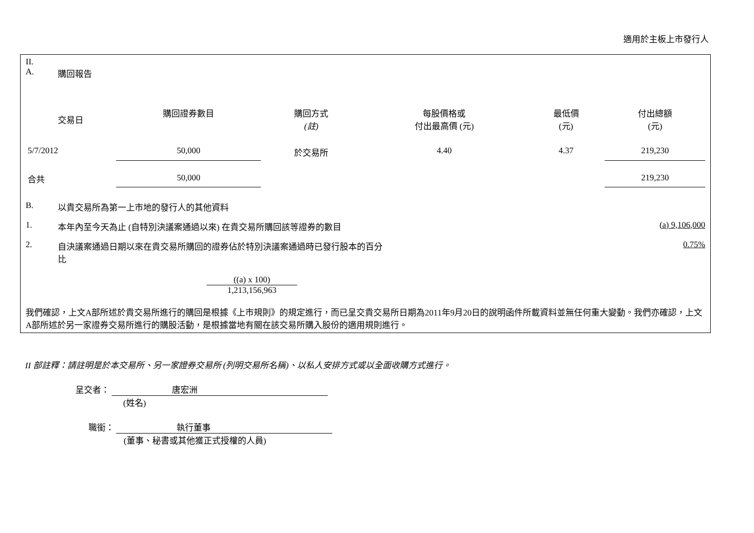適用於主板上市發行人
II.
A. 購回報告
| 交易日 | 購回證券數目 | 購回方式 (註) | 每股價格或 付出最高價 (元) | 最低價 (元) | 付出總額 (元) |
| --- | --- | --- | --- | --- | --- |
| 5/7/2012 | 50,000 | 於交易所 | 4.40 | 4.37 | 219,230 |
| 合共 | 50,000 | | | | 219,230 |
B. 以貴交易所為第一上市地的發行人的其他資料
1. 本年內至今天為止 (自特別決議案通過以來) 在貴交易所購回該等證券的數目 (a) 9,106,000
2. 自決議案通過日期以來在貴交易所購回的證券佔於特別決議案通過時已發行股本的百分
比 0.75%
((a) x 100)
1,213,156,963
我們確認，上文A部所述於貴交易所進行的購回是根據《上市規則》的規定進行，而已呈交貴交易所日期為2011年9月20日的說明函件所載資料並無任何重大變動。我們亦確認，上文A部所述於另一家證券交易所進行的購股活動，是根據當地有關在該交易所購入股份的適用規則進行。
II 部註釋：請註明是於本交易所、另一家證券交易所 (列明交易所名稱)、以私人安排方式或以全面收購方式進行。
呈交者： 唐宏洲
(姓名)
職銜： 執行董事
(董事、秘書或其他獲正式授權的人員)